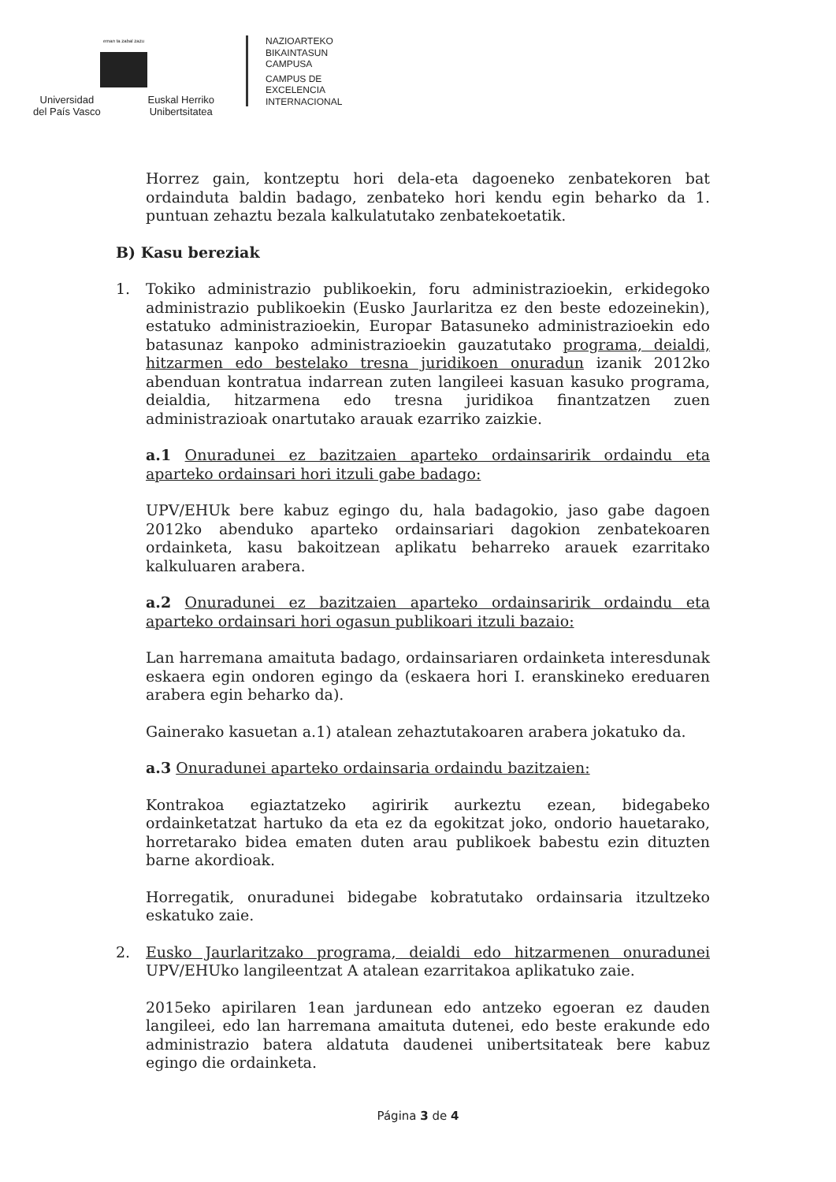eman ta zabal zazu
Universidad
del País Vasco
Euskal Herriko
Unibertsitatea
NAZIOARTEKO
BIKAINTASUN
CAMPUSA
CAMPUS DE
EXCELENCIA
INTERNACIONAL
Horrez gain, kontzeptu hori dela-eta dagoeneko zenbatekoren bat ordainduta baldin badago, zenbateko hori kendu egin beharko da 1. puntuan zehaztu bezala kalkulatutako zenbatekoetatik.
B) Kasu bereziak
1. Tokiko administrazio publikoekin, foru administrazioekin, erkidegoko administrazio publikoekin (Eusko Jaurlaritza ez den beste edozeinekin), estatuko administrazioekin, Europar Batasuneko administrazioekin edo batasunaz kanpoko administrazioekin gauzatutako programa, deialdi, hitzarmen edo bestelako tresna juridikoen onuradun izanik 2012ko abenduan kontratua indarrean zuten langileei kasuan kasuko programa, deialdia, hitzarmena edo tresna juridikoa finantzatzen zuen administrazioak onartutako arauak ezarriko zaizkie.
a.1 Onuradunei ez bazitzaien aparteko ordainsaririk ordaindu eta aparteko ordainsari hori itzuli gabe badago:
UPV/EHUk bere kabuz egingo du, hala badagokio, jaso gabe dagoen 2012ko abenduko aparteko ordainsariari dagokion zenbatekoaren ordainketa, kasu bakoitzean aplikatu beharreko arauek ezarritako kalkuluaren arabera.
a.2 Onuradunei ez bazitzaien aparteko ordainsaririk ordaindu eta aparteko ordainsari hori ogasun publikoari itzuli bazaio:
Lan harremana amaituta badago, ordainsariaren ordainketa interesdunak eskaera egin ondoren egingo da (eskaera hori I. eranskineko ereduaren arabera egin beharko da).
Gainerako kasuetan a.1) atalean zehaztutakoaren arabera jokatuko da.
a.3 Onuradunei aparteko ordainsaria ordaindu bazitzaien:
Kontrakoa egiaztatzeko agiririk aurkeztu ezean, bidegabeko ordainketatzat hartuko da eta ez da egokitzat joko, ondorio hauetarako, horretarako bidea ematen duten arau publikoek babestu ezin dituzten barne akordioak.
Horregatik, onuradunei bidegabe kobratutako ordainsaria itzultzeko eskatuko zaie.
2. Eusko Jaurlaritzako programa, deialdi edo hitzarmenen onuradunei UPV/EHUko langileentzat A atalean ezarritakoa aplikatuko zaie.
2015eko apirilaren 1ean jardunean edo antzeko egoeran ez dauden langileei, edo lan harremana amaituta dutenei, edo beste erakunde edo administrazio batera aldatuta daudenei unibertsitateak bere kabuz egingo die ordainketa.
Página 3 de 4